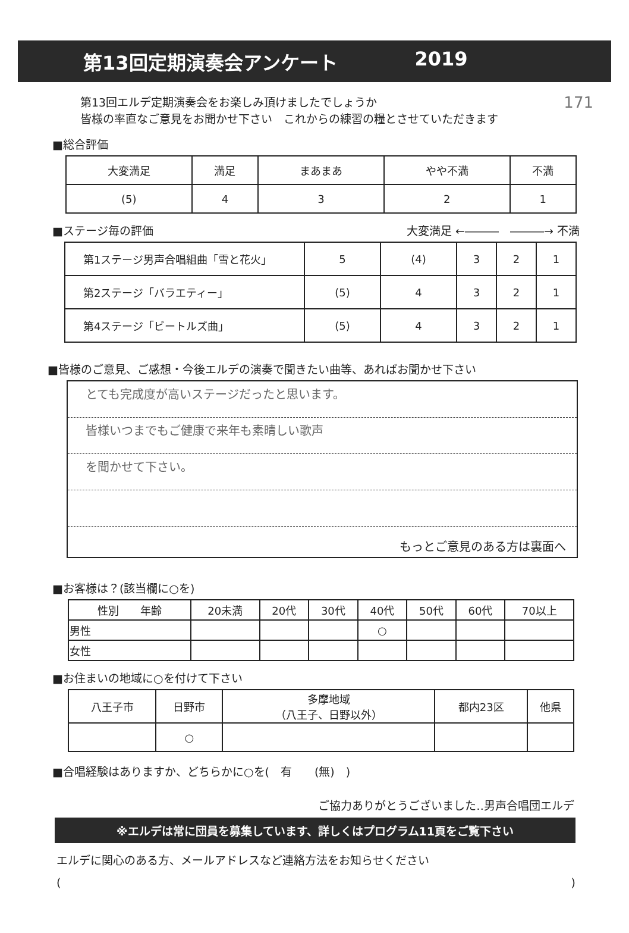第13回定期演奏会アンケート 2019
171 第13回エルデ定期演奏会をお楽しみ頂けましたでしょうか
皆様の率直なご意見をお聞かせ下さい　これからの練習の糧とさせていただきます
■総合評価
| 大変満足 | 満足 | まあまあ | やや不満 | 不満 |
| --- | --- | --- | --- | --- |
| (5) | 4 | 3 | 2 | 1 |
■ステージ毎の評価 大変満足 ←―――　―――→ 不満
| 第1ステージ男声合唱組曲「雪と花火」 | 5 | (4) | 3 | 2 | 1 |
| 第2ステージ「バラエティー」 | (5) | 4 | 3 | 2 | 1 |
| 第4ステージ「ビートルズ曲」 | (5) | 4 | 3 | 2 | 1 |
■皆様のご意見、ご感想・今後エルデの演奏で聞きたい曲等、あればお聞かせ下さい
とても完成度が高いステージだったと思います。
皆様いつまでもご健康で来年も素晴しい歌声
を聞かせて下さい。
もっとご意見のある方は裏面へ
■お客様は？(該当欄に○を)
| 性別 年齢 | 20未満 | 20代 | 30代 | 40代 | 50代 | 60代 | 70以上 |
| 男性 | | | | ○ | | | |
| 女性 | | | | | | | |
■お住まいの地域に○を付けて下さい
| 八王子市 | 日野市 | 多摩地域 （八王子、日野以外） | 都内23区 | 他県 |
| | ○ | | | |
■合唱経験はありますか、どちらかに○を(　有　　(無)　)
ご協力ありがとうございました‥男声合唱団エルデ
※エルデは常に団員を募集しています、詳しくはプログラム11頁をご覧下さい
エルデに関心のある方、メールアドレスなど連絡方法をお知らせください
()